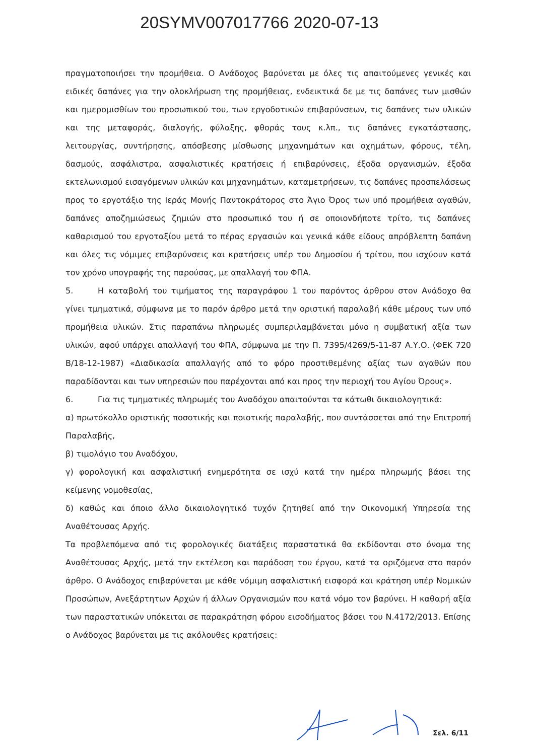20SYMV007017766 2020-07-13
πραγματοποιήσει την προμήθεια. Ο Ανάδοχος βαρύνεται με όλες τις απαιτούμενες γενικές και ειδικές δαπάνες για την ολοκλήρωση της προμήθειας, ενδεικτικά δε με τις δαπάνες των μισθών και ημερομισθίων του προσωπικού του, των εργοδοτικών επιβαρύνσεων, τις δαπάνες των υλικών και της μεταφοράς, διαλογής, φύλαξης, φθοράς τους κ.λπ., τις δαπάνες εγκατάστασης, λειτουργίας, συντήρησης, απόσβεσης μίσθωσης μηχανημάτων και οχημάτων, φόρους, τέλη, δασμούς, ασφάλιστρα, ασφαλιστικές κρατήσεις ή επιβαρύνσεις, έξοδα οργανισμών, έξοδα εκτελωνισμού εισαγόμενων υλικών και μηχανημάτων, καταμετρήσεων, τις δαπάνες προσπελάσεως προς το εργοτάξιο της Ιεράς Μονής Παντοκράτορος στο Άγιο Όρος των υπό προμήθεια αγαθών, δαπάνες αποζημιώσεως ζημιών στο προσωπικό του ή σε οποιονδήποτε τρίτο, τις δαπάνες καθαρισμού του εργοταξίου μετά το πέρας εργασιών και γενικά κάθε είδους απρόβλεπτη δαπάνη και όλες τις νόμιμες επιβαρύνσεις και κρατήσεις υπέρ του Δημοσίου ή τρίτου, που ισχύουν κατά τον χρόνο υπογραφής της παρούσας, με απαλλαγή του ΦΠΑ.
5. Η καταβολή του τιμήματος της παραγράφου 1 του παρόντος άρθρου στον Ανάδοχο θα γίνει τμηματικά, σύμφωνα με το παρόν άρθρο μετά την οριστική παραλαβή κάθε μέρους των υπό προμήθεια υλικών. Στις παραπάνω πληρωμές συμπεριλαμβάνεται μόνο η συμβατική αξία των υλικών, αφού υπάρχει απαλλαγή του ΦΠΑ, σύμφωνα με την Π. 7395/4269/5-11-87 Α.Υ.Ο. (ΦΕΚ 720 Β/18-12-1987) «Διαδικασία απαλλαγής από το φόρο προστιθεμένης αξίας των αγαθών που παραδίδονται και των υπηρεσιών που παρέχονται από και προς την περιοχή του Αγίου Όρους».
6. Για τις τμηματικές πληρωμές του Αναδόχου απαιτούνται τα κάτωθι δικαιολογητικά:
α) πρωτόκολλο οριστικής ποσοτικής και ποιοτικής παραλαβής, που συντάσσεται από την Επιτροπή Παραλαβής,
β) τιμολόγιο του Αναδόχου,
γ) φορολογική και ασφαλιστική ενημερότητα σε ισχύ κατά την ημέρα πληρωμής βάσει της κείμενης νομοθεσίας,
δ) καθώς και όποιο άλλο δικαιολογητικό τυχόν ζητηθεί από την Οικονομική Υπηρεσία της Αναθέτουσας Αρχής.
Τα προβλεπόμενα από τις φορολογικές διατάξεις παραστατικά θα εκδίδονται στο όνομα της Αναθέτουσας Αρχής, μετά την εκτέλεση και παράδοση του έργου, κατά τα οριζόμενα στο παρόν άρθρο. Ο Ανάδοχος επιβαρύνεται με κάθε νόμιμη ασφαλιστική εισφορά και κράτηση υπέρ Νομικών Προσώπων, Ανεξάρτητων Αρχών ή άλλων Οργανισμών που κατά νόμο τον βαρύνει. Η καθαρή αξία των παραστατικών υπόκειται σε παρακράτηση φόρου εισοδήματος βάσει του Ν.4172/2013. Επίσης ο Ανάδοχος βαρύνεται με τις ακόλουθες κρατήσεις:
Σελ. 6/11